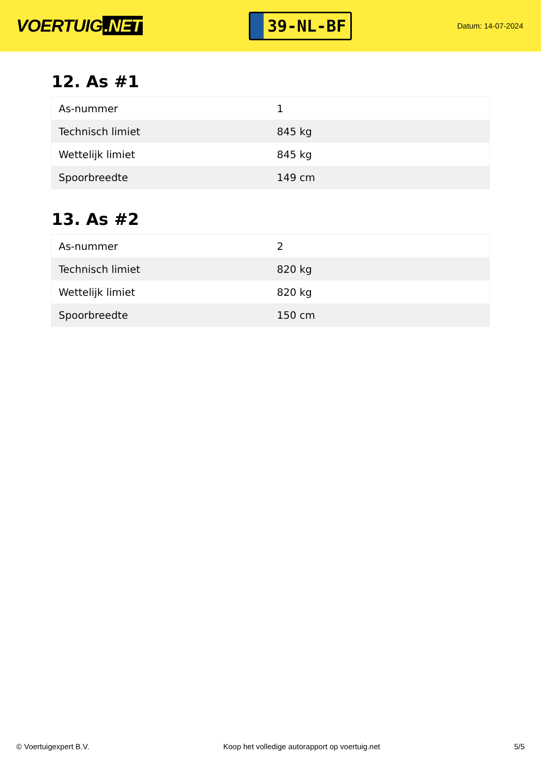VOERTUIG.NET
39-NL-BF
Datum: 14-07-2024
12. As #1
| As-nummer | 1 |
| Technisch limiet | 845 kg |
| Wettelijk limiet | 845 kg |
| Spoorbreedte | 149 cm |
13. As #2
| As-nummer | 2 |
| Technisch limiet | 820 kg |
| Wettelijk limiet | 820 kg |
| Spoorbreedte | 150 cm |
© Voertuigexpert B.V. Koop het volledige autorapport op voertuig.net 5/5